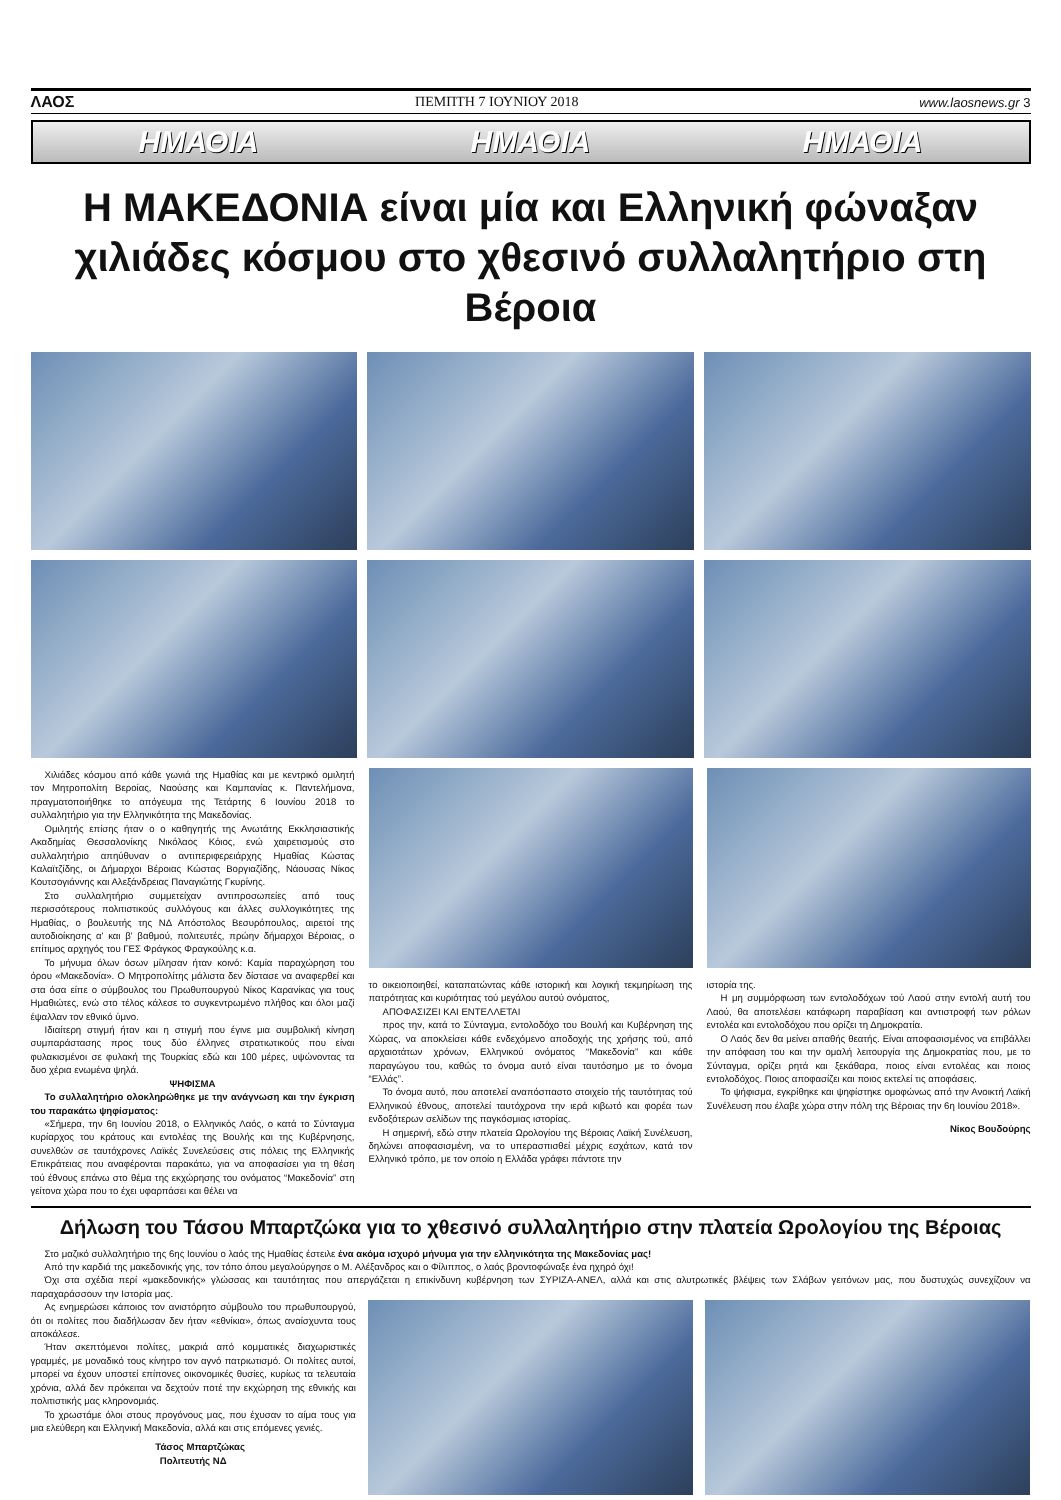ΛΑΟΣ ΠΕΜΠΤΗ 7 ΙΟΥΝΙΟΥ 2018 www.laosnews.gr 3
ΗΜΑΘΙΑ ΗΜΑΘΙΑ ΗΜΑΘΙΑ
Η ΜΑΚΕΔΟΝΙΑ είναι μία και Ελληνική φώναξαν χιλιάδες κόσμου στο χθεσινό συλλαλητήριο στη Βέροια
Χιλιάδες κόσμου από κάθε γωνιά της Ημαθίας και με κεντρικό ομιλητή τον Μητροπολίτη Βεροίας, Ναούσης και Καμπανίας κ. Παντελήμονα, πραγματοποιήθηκε το απόγευμα της Τετάρτης 6 Ιουνίου 2018 το συλλαλητήριο για την Ελληνικότητα της Μακεδονίας.
Ομιλητής επίσης ήταν ο ο καθηγητής της Ανωτάτης Εκκλησιαστικής Ακαδημίας Θεσσαλονίκης Νικόλαος Κόιος, ενώ χαιρετισμούς στο συλλαλητήριο απηύθυναν ο αντιπεριφερειάρχης Ημαθίας Κώστας Καλαϊτζίδης, οι Δήμαρχοι Βέροιας Κώστας Βοργιαζίδης, Νάουσας Νίκος Κουτσογιάννης και Αλεξάνδρειας Παναγιώτης Γκυρίνης.
Στο συλλαλητήριο συμμετείχαν αντιπροσωπείες από τους περισσότερους πολιτιστικούς συλλόγους και άλλες συλλογικότητες της Ημαθίας, ο βουλευτής της ΝΔ Απόστολος Βεσυρόπουλος, αιρετοί της αυτοδιοίκησης α' και β' βαθμού, πολιτευτές, πρώην δήμαρχοι Βέροιας, ο επίτιμος αρχηγός του ΓΕΣ Φράγκος Φραγκούλης κ.α.
Το μήνυμα όλων όσων μίλησαν ήταν κοινό: Καμία παραχώρηση του όρου «Μακεδονία». Ο Μητροπολίτης μάλιστα δεν δίστασε να αναφερθεί και στα όσα είπε ο σύμβουλος του Πρωθυπουργού Νίκος Καρανίκας για τους Ημαθιώτες, ενώ στο τέλος κάλεσε το συγκεντρωμένο πλήθος και όλοι μαζί έψαλλαν τον εθνικό ύμνο.
Ιδιαίτερη στιγμή ήταν και η στιγμή που έγινε μια συμβολική κίνηση συμπαράστασης προς τους δύο έλληνες στρατιωτικούς που είναι φυλακισμένοι σε φυλακή της Τουρκίας εδώ και 100 μέρες, υψώνοντας τα δυο χέρια ενωμένα ψηλά.
ΨΗΦΙΣΜΑ
Το συλλαλητήριο ολοκληρώθηκε με την ανάγνωση και την έγκριση του παρακάτω ψηφίσματος:
«Σήμερα, την 6η Ιουνίου 2018, ο Ελληνικός Λαός, ο κατά το Σύνταγμα κυρίαρχος του κράτους και εντολέας της Βουλής και της Κυβέρνησης, συνελθών σε ταυτόχρονες Λαϊκές Συνελεύσεις στις πόλεις της Ελληνικής Επικράτειας που αναφέρονται παρακάτω, για να αποφασίσει για τη θέση τού έθνους επάνω στο θέμα της εκχώρησης του ονόματος “Μακεδονία” στη γείτονα χώρα που το έχει υφαρπάσει και θέλει να
το οικειοποιηθεί, καταπατώντας κάθε ιστορική και λογική τεκμηρίωση της πατρότητας και κυριότητας τού μεγάλου αυτού ονόματος,
ΑΠΟΦΑΣΙΖΕΙ ΚΑΙ ΕΝΤΕΛΛΕΤΑΙ
προς την, κατά το Σύνταγμα, εντολοδόχο του Βουλή και Κυβέρνηση της Χώρας, να αποκλείσει κάθε ενδεχόμενο αποδοχής της χρήσης τού, από αρχαιοτάτων χρόνων, Ελληνικού ονόματος “Μακεδονία” και κάθε παραγώγου του, καθώς το όνομα αυτό είναι ταυτόσημο με το όνομα “Ελλάς”.
Το όνομα αυτό, που αποτελεί αναπόσπαστο στοιχείο τής ταυτότητας τού Ελληνικού έθνους, αποτελεί ταυτόχρονα την ιερά κιβωτό και φορέα των ενδοξότερων σελίδων της παγκόσμιας ιστορίας.
Η σημερινή, εδώ στην πλατεία Ωρολογίου της Βέροιας Λαϊκή Συνέλευση, δηλώνει αποφασισμένη, να το υπερασπισθεί μέχρις εσχάτων, κατά τον Ελληνικό τρόπο, με τον οποίο η Ελλάδα γράφει πάντοτε την
ιστορία της.
Η μη συμμόρφωση των εντολοδόχων τού Λαού στην εντολή αυτή του Λαού, θα αποτελέσει κατάφωρη παραβίαση και αντιστροφή των ρόλων εντολέα και εντολοδόχου που ορίζει τη Δημοκρατία.
Ο Λαός δεν θα μείνει απαθής θεατής. Είναι αποφασισμένος να επιβάλλει την απόφαση του και την ομαλή λειτουργία της Δημοκρατίας που, με το Σύνταγμα, ορίζει ρητά και ξεκάθαρα, ποιος είναι εντολέας και ποιος εντολοδόχος. Ποιος αποφασίζει και ποιος εκτελεί τις αποφάσεις.
Το ψήφισμα, εγκρίθηκε και ψηφίστηκε ομοφώνως από την Ανοικτή Λαϊκή Συνέλευση που έλαβε χώρα στην πόλη της Βέροιας την 6η Ιουνίου 2018».
Νίκος Βουδούρης
Δήλωση του Τάσου Μπαρτζώκα για το χθεσινό συλλαλητήριο στην πλατεία Ωρολογίου της Βέροιας
Στο μαζικό συλλαλητήριο της 6ης Ιουνίου ο λαός της Ημαθίας έστειλε ένα ακόμα ισχυρό μήνυμα για την ελληνικότητα της Μακεδονίας μας!
Από την καρδιά της μακεδονικής γης, τον τόπο όπου μεγαλούργησε ο Μ. Αλέξανδρος και ο Φίλιππος, ο λαός βροντοφώναξε ένα ηχηρό όχι!
Όχι στα σχέδια περί «μακεδονικής» γλώσσας και ταυτότητας που απεργάζεται η επικίνδυνη κυβέρνηση των ΣΥΡΙΖΑ-ΑΝΕΛ, αλλά και στις αλυτρωτικές βλέψεις των Σλάβων γειτόνων μας, που δυστυχώς συνεχίζουν να παραχαράσσουν την Ιστορία μας.
Ας ενημερώσει κάποιος τον ανιστόρητο σύμβουλο του πρωθυπουργού, ότι οι πολίτες που διαδήλωσαν δεν ήταν «εθνίκια», όπως αναίσχυντα τους αποκάλεσε.
Ήταν σκεπτόμενοι πολίτες, μακριά από κομματικές διαχωριστικές γραμμές, με μοναδικό τους κίνητρο τον αγνό πατριωτισμό. Οι πολίτες αυτοί, μπορεί να έχουν υποστεί επίπονες οικονομικές θυσίες, κυρίως τα τελευταία χρόνια, αλλά δεν πρόκειται να δεχτούν ποτέ την εκχώρηση της εθνικής και πολιτιστικής μας κληρονομιάς.
Το χρωστάμε όλοι στους προγόνους μας, που έχυσαν το αίμα τους για μια ελεύθερη και Ελληνική Μακεδονία, αλλά και στις επόμενες γενιές.
Τάσος Μπαρτζώκας
Πολιτευτής ΝΔ